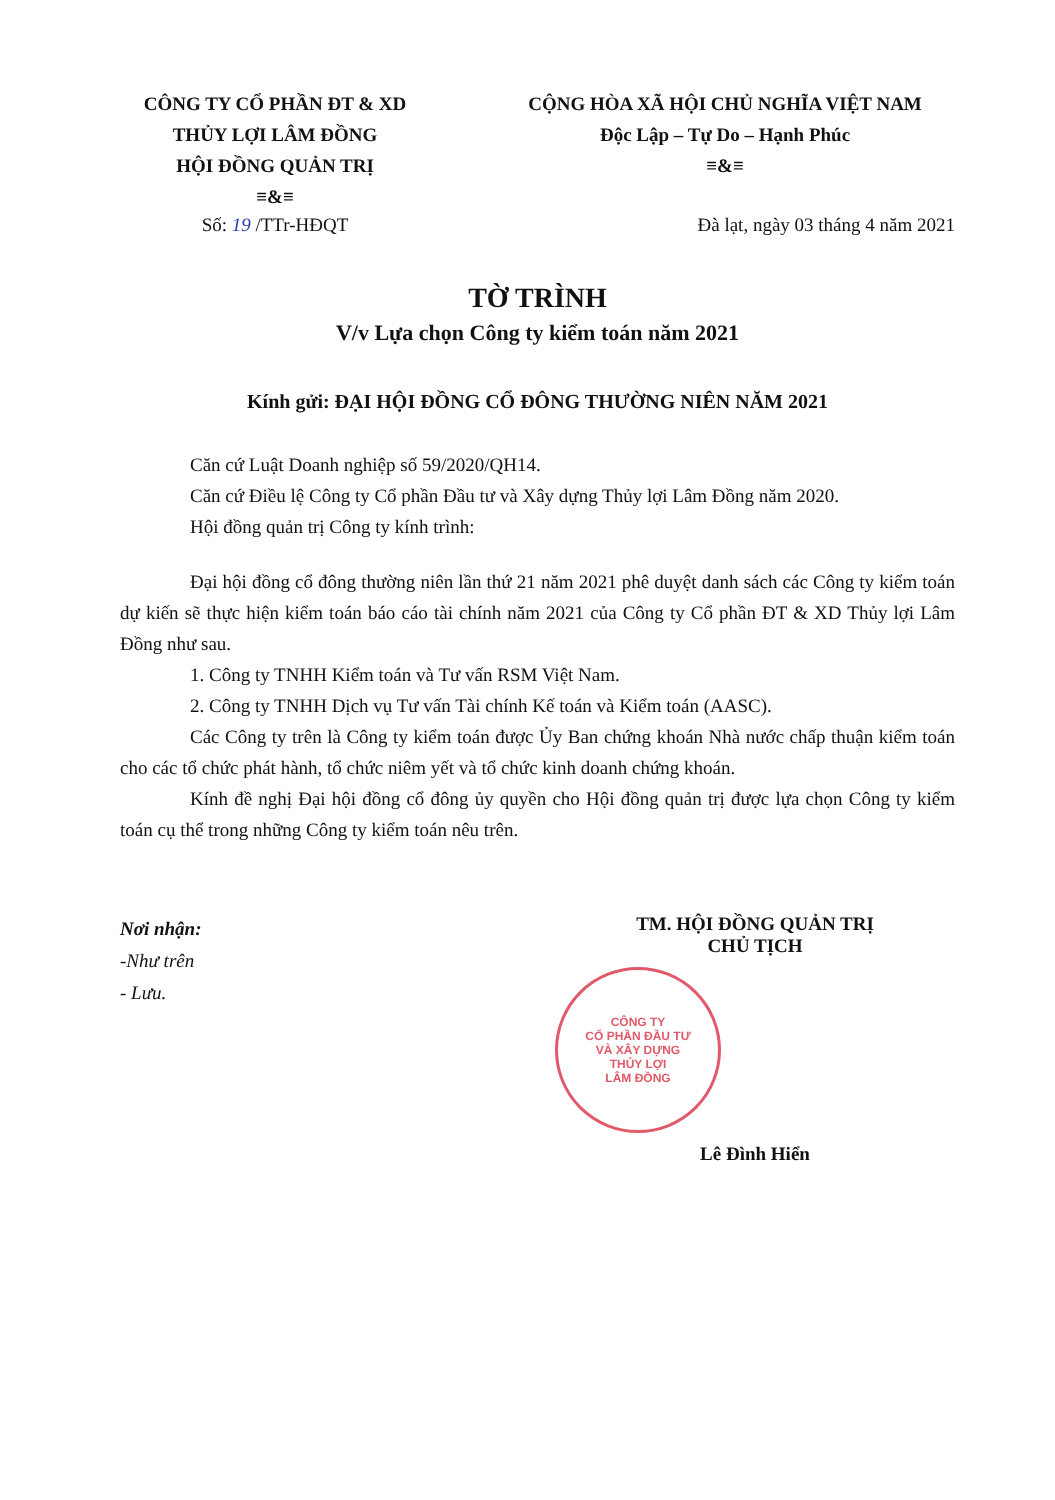CÔNG TY CỔ PHẦN ĐT & XD
THỦY LỢI LÂM ĐỒNG
HỘI ĐỒNG QUẢN TRỊ
≡&≡
CỘNG HÒA XÃ HỘI CHỦ NGHĨA VIỆT NAM
Độc Lập – Tự Do – Hạnh Phúc
≡&≡
Số: 19 /TTr-HĐQT Đà lạt, ngày 03 tháng 4 năm 2021
TỜ TRÌNH
V/v Lựa chọn Công ty kiểm toán năm 2021
Kính gửi: ĐẠI HỘI ĐỒNG CỔ ĐÔNG THƯỜNG NIÊN NĂM 2021
Căn cứ Luật Doanh nghiệp số 59/2020/QH14.
Căn cứ Điều lệ Công ty Cổ phần Đầu tư và Xây dựng Thủy lợi Lâm Đồng năm 2020.
Hội đồng quản trị Công ty kính trình:
Đại hội đồng cổ đông thường niên lần thứ 21 năm 2021 phê duyệt danh sách các Công ty kiểm toán dự kiến sẽ thực hiện kiểm toán báo cáo tài chính năm 2021 của Công ty Cổ phần ĐT & XD Thủy lợi Lâm Đồng như sau.
1. Công ty TNHH Kiểm toán và Tư vấn RSM Việt Nam.
2. Công ty TNHH Dịch vụ Tư vấn Tài chính Kế toán và Kiểm toán (AASC).
Các Công ty trên là Công ty kiểm toán được Ủy Ban chứng khoán Nhà nước chấp thuận kiểm toán cho các tổ chức phát hành, tổ chức niêm yết và tổ chức kinh doanh chứng khoán.
Kính đề nghị Đại hội đồng cổ đông ủy quyền cho Hội đồng quản trị được lựa chọn Công ty kiểm toán cụ thể trong những Công ty kiểm toán nêu trên.
Nơi nhận:
-Như trên
- Lưu.
TM. HỘI ĐỒNG QUẢN TRỊ
CHỦ TỊCH
CÔNG TY
CỔ PHẦN ĐẦU TƯ
VÀ XÂY DỰNG
THỦY LỢI
LÂM ĐỒNG
Lê Đình Hiển